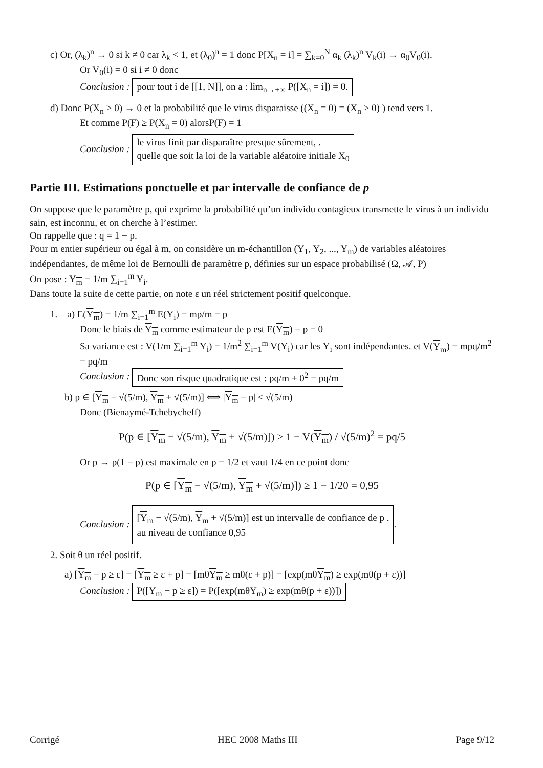c) Or, (λ<sub>k</sub>)<sup>n</sup> → 0 si k ≠ 0 car λ<sub>k</sub> < 1, et (λ<sub>0</sub>)<sup>n</sup> = 1 donc P[X<sub>n</sub> = i] = ∑<sub>k=0</sub><sup>N</sup> α<sub>k</sub> (λ<sub>k</sub>)<sup>n</sup> V<sub>k</sub>(i) → α<sub>0</sub>V<sub>0</sub>(i).
Or V<sub>0</sub>(i) = 0 si i ≠ 0 donc
Conclusion : pour tout i de [[1, N]], on a : lim<sub>n→+∞</sub> P([X<sub>n</sub> = i]) = 0.
d) Donc P(X<sub>n</sub> > 0) → 0 et la probabilité que le virus disparaisse ((X<sub>n</sub> = 0) = (X<sub>n</sub> > 0) ) tend vers 1.
Et comme P(F) ≥ P(X<sub>n</sub> = 0) alorsP(F) = 1
Conclusion : le virus finit par disparaître presque sûrement, .
quelle que soit la loi de la variable aléatoire initiale X<sub>0</sub>
Partie III. Estimations ponctuelle et par intervalle de confiance de p
On suppose que le paramètre p, qui exprime la probabilité qu’un individu contagieux transmette le virus à un individu sain, est inconnu, et on cherche à l’estimer.
On rappelle que : q = 1 − p.
Pour m entier supérieur ou égal à m, on considère un m-échantillon (Y<sub>1</sub>, Y<sub>2</sub>, ..., Y<sub>m</sub>) de variables aléatoires indépendantes, de même loi de Bernoulli de paramètre p, définies sur un espace probabilisé (Ω, 𝒜, P)
On pose : Y<sub>m</sub> = 1/m ∑<sub>i=1</sub><sup>m</sup> Y<sub>i</sub>.
Dans toute la suite de cette partie, on note ε un réel strictement positif quelconque.
1. a) E(Y<sub>m</sub>) = 1/m ∑<sub>i=1</sub><sup>m</sup> E(Y<sub>i</sub>) = mp/m = p
Donc le biais de Y<sub>m</sub> comme estimateur de p est E(Y<sub>m</sub>) − p = 0
Sa variance est : V(1/m ∑<sub>i=1</sub><sup>m</sup> Y<sub>i</sub>) = 1/m<sup>2</sup> ∑<sub>i=1</sub><sup>m</sup> V(Y<sub>i</sub>) car les Y<sub>i</sub> sont indépendantes. et V(Y<sub>m</sub>) = mpq/m<sup>2</sup> = pq/m
Conclusion : Donc son risque quadratique est : pq/m + 0<sup>2</sup> = pq/m
b) p ∈ [Y<sub>m</sub> − √(5/m), Y<sub>m</sub> + √(5/m)] ⟺ |Y<sub>m</sub> − p| ≤ √(5/m)
Donc (Bienaymé-Tchebycheff)
P(p ∈ [Y<sub>m</sub> − √(5/m), Y<sub>m</sub> + √(5/m)]) ≥ 1 − V(Y<sub>m</sub>) / √(5/m)<sup>2</sup> = pq/5
Or p → p(1 − p) est maximale en p = 1/2 et vaut 1/4 en ce point donc
P(p ∈ [Y<sub>m</sub> − √(5/m), Y<sub>m</sub> + √(5/m)]) ≥ 1 − 1/20 = 0,95
Conclusion : [Y<sub>m</sub> − √(5/m), Y<sub>m</sub> + √(5/m)] est un intervalle de confiance de p .
au niveau de confiance 0,95.
2. Soit θ un réel positif.
a) [Y<sub>m</sub> − p ≥ ε] = [Y<sub>m</sub> ≥ ε + p] = [mθY<sub>m</sub> ≥ mθ(ε + p)] = [exp(mθY<sub>m</sub>) ≥ exp(mθ(p + ε))]
Conclusion : P([Y<sub>m</sub> − p ≥ ε]) = P([exp(mθY<sub>m</sub>) ≥ exp(mθ(p + ε))])
Corrigé HEC 2008 Maths III Page 9/12